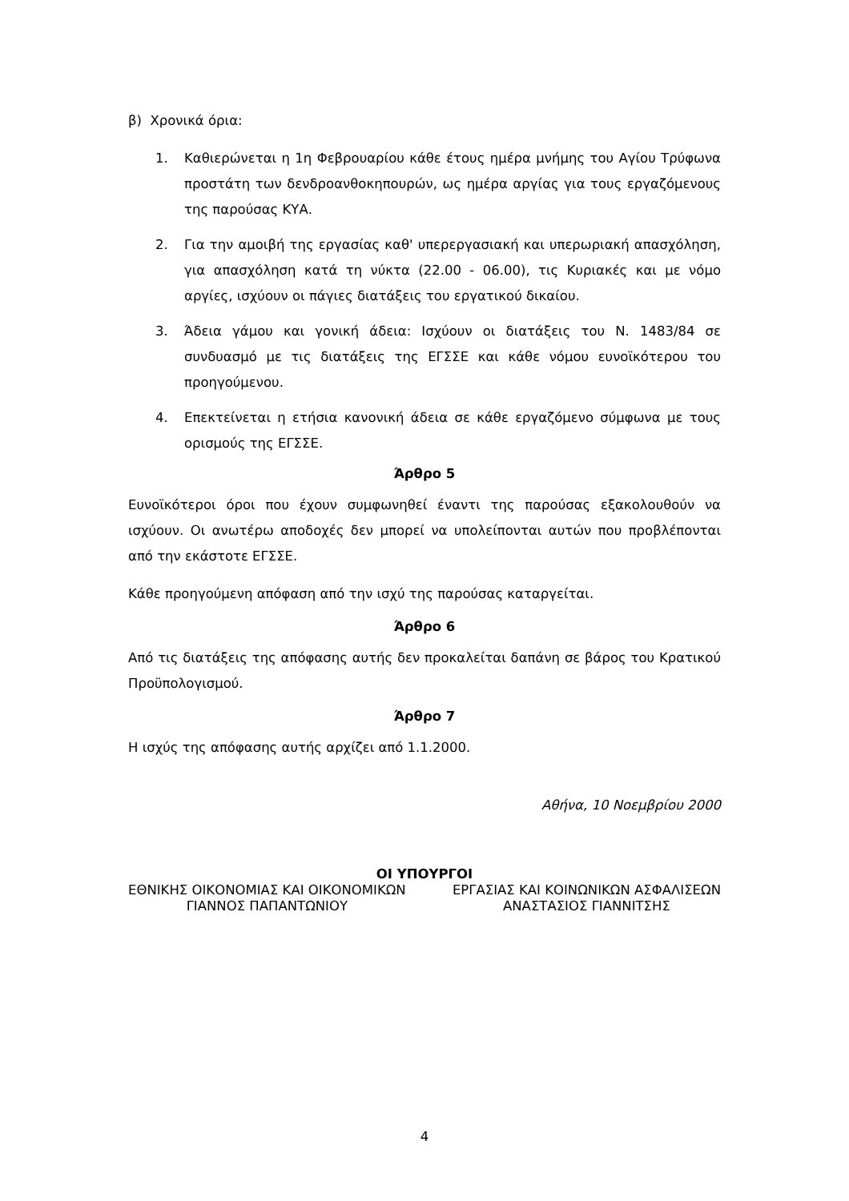β) Χρονικά όρια:
1. Καθιερώνεται η 1η Φεβρουαρίου κάθε έτους ημέρα μνήμης του Αγίου Τρύφωνα προστάτη των δενδροανθοκηπουρών, ως ημέρα αργίας για τους εργαζόμενους της παρούσας ΚΥΑ.
2. Για την αμοιβή της εργασίας καθ' υπερεργασιακή και υπερωριακή απασχόληση, για απασχόληση κατά τη νύκτα (22.00 - 06.00), τις Κυριακές και με νόμο αργίες, ισχύουν οι πάγιες διατάξεις του εργατικού δικαίου.
3. Άδεια γάμου και γονική άδεια: Ισχύουν οι διατάξεις του Ν. 1483/84 σε συνδυασμό με τις διατάξεις της ΕΓΣΣΕ και κάθε νόμου ευνοϊκότερου του προηγούμενου.
4. Επεκτείνεται η ετήσια κανονική άδεια σε κάθε εργαζόμενο σύμφωνα με τους ορισμούς της ΕΓΣΣΕ.
Άρθρο 5
Ευνοϊκότεροι όροι που έχουν συμφωνηθεί έναντι της παρούσας εξακολουθούν να ισχύουν. Οι ανωτέρω αποδοχές δεν μπορεί να υπολείπονται αυτών που προβλέπονται από την εκάστοτε ΕΓΣΣΕ.
Κάθε προηγούμενη απόφαση από την ισχύ της παρούσας καταργείται.
Άρθρο 6
Από τις διατάξεις της απόφασης αυτής δεν προκαλείται δαπάνη σε βάρος του Κρατικού Προϋπολογισμού.
Άρθρο 7
Η ισχύς της απόφασης αυτής αρχίζει από 1.1.2000.
Αθήνα, 10 Νοεμβρίου 2000
ΟΙ ΥΠΟΥΡΓΟΙ
ΕΘΝΙΚΗΣ ΟΙΚΟΝΟΜΙΑΣ ΚΑΙ ΟΙΚΟΝΟΜΙΚΩΝ
ΓΙΑΝΝΟΣ ΠΑΠΑΝΤΩΝΙΟΥ
ΕΡΓΑΣΙΑΣ ΚΑΙ ΚΟΙΝΩΝΙΚΩΝ ΑΣΦΑΛΙΣΕΩΝ
ΑΝΑΣΤΑΣΙΟΣ ΓΙΑΝΝΙΤΣΗΣ
4